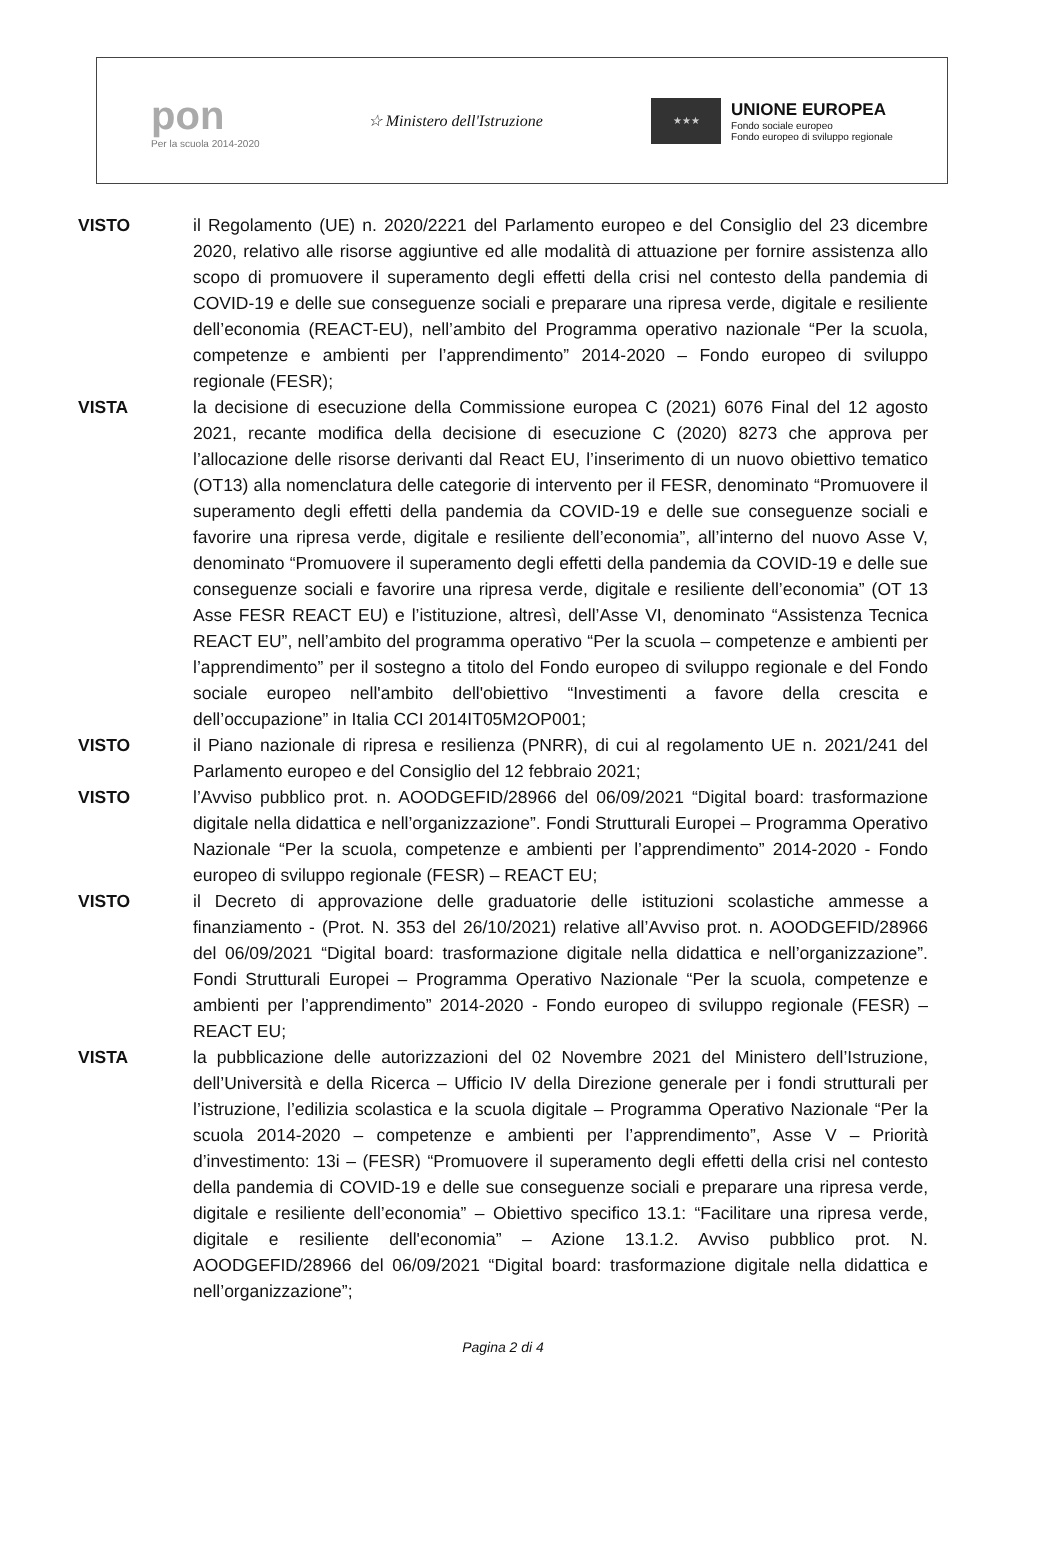pon
Per la scuola 2014-2020
☆ Ministero dell'Istruzione
★★★
UNIONE EUROPEA
Fondo sociale europeo
Fondo europeo di sviluppo regionale
VISTO il Regolamento (UE) n. 2020/2221 del Parlamento europeo e del Consiglio del 23 dicembre 2020, relativo alle risorse aggiuntive ed alle modalità di attuazione per fornire assistenza allo scopo di promuovere il superamento degli effetti della crisi nel contesto della pandemia di COVID-19 e delle sue conseguenze sociali e preparare una ripresa verde, digitale e resiliente dell’economia (REACT-EU), nell’ambito del Programma operativo nazionale “Per la scuola, competenze e ambienti per l’apprendimento” 2014-2020 – Fondo europeo di sviluppo regionale (FESR);
VISTA la decisione di esecuzione della Commissione europea C (2021) 6076 Final del 12 agosto 2021, recante modifica della decisione di esecuzione C (2020) 8273 che approva per l’allocazione delle risorse derivanti dal React EU, l’inserimento di un nuovo obiettivo tematico (OT13) alla nomenclatura delle categorie di intervento per il FESR, denominato “Promuovere il superamento degli effetti della pandemia da COVID-19 e delle sue conseguenze sociali e favorire una ripresa verde, digitale e resiliente dell’economia”, all’interno del nuovo Asse V, denominato “Promuovere il superamento degli effetti della pandemia da COVID-19 e delle sue conseguenze sociali e favorire una ripresa verde, digitale e resiliente dell’economia” (OT 13 Asse FESR REACT EU) e l’istituzione, altresì, dell’Asse VI, denominato “Assistenza Tecnica REACT EU”, nell’ambito del programma operativo “Per la scuola – competenze e ambienti per l’apprendimento” per il sostegno a titolo del Fondo europeo di sviluppo regionale e del Fondo sociale europeo nell'ambito dell'obiettivo “Investimenti a favore della crescita e dell’occupazione” in Italia CCI 2014IT05M2OP001;
VISTO il Piano nazionale di ripresa e resilienza (PNRR), di cui al regolamento UE n. 2021/241 del Parlamento europeo e del Consiglio del 12 febbraio 2021;
VISTO l’Avviso pubblico prot. n. AOODGEFID/28966 del 06/09/2021 “Digital board: trasformazione digitale nella didattica e nell’organizzazione”. Fondi Strutturali Europei – Programma Operativo Nazionale “Per la scuola, competenze e ambienti per l’apprendimento” 2014-2020 - Fondo europeo di sviluppo regionale (FESR) – REACT EU;
VISTO il Decreto di approvazione delle graduatorie delle istituzioni scolastiche ammesse a finanziamento - (Prot. N. 353 del 26/10/2021) relative all’Avviso prot. n. AOODGEFID/28966 del 06/09/2021 “Digital board: trasformazione digitale nella didattica e nell’organizzazione”. Fondi Strutturali Europei – Programma Operativo Nazionale “Per la scuola, competenze e ambienti per l’apprendimento” 2014-2020 - Fondo europeo di sviluppo regionale (FESR) – REACT EU;
VISTA la pubblicazione delle autorizzazioni del 02 Novembre 2021 del Ministero dell’Istruzione, dell’Università e della Ricerca – Ufficio IV della Direzione generale per i fondi strutturali per l’istruzione, l’edilizia scolastica e la scuola digitale – Programma Operativo Nazionale “Per la scuola 2014-2020 – competenze e ambienti per l’apprendimento”, Asse V – Priorità d’investimento: 13i – (FESR) “Promuovere il superamento degli effetti della crisi nel contesto della pandemia di COVID-19 e delle sue conseguenze sociali e preparare una ripresa verde, digitale e resiliente dell’economia” – Obiettivo specifico 13.1: “Facilitare una ripresa verde, digitale e resiliente dell'economia” – Azione 13.1.2. Avviso pubblico prot. N. AOODGEFID/28966 del 06/09/2021 “Digital board: trasformazione digitale nella didattica e nell’organizzazione”;
Pagina 2 di 4